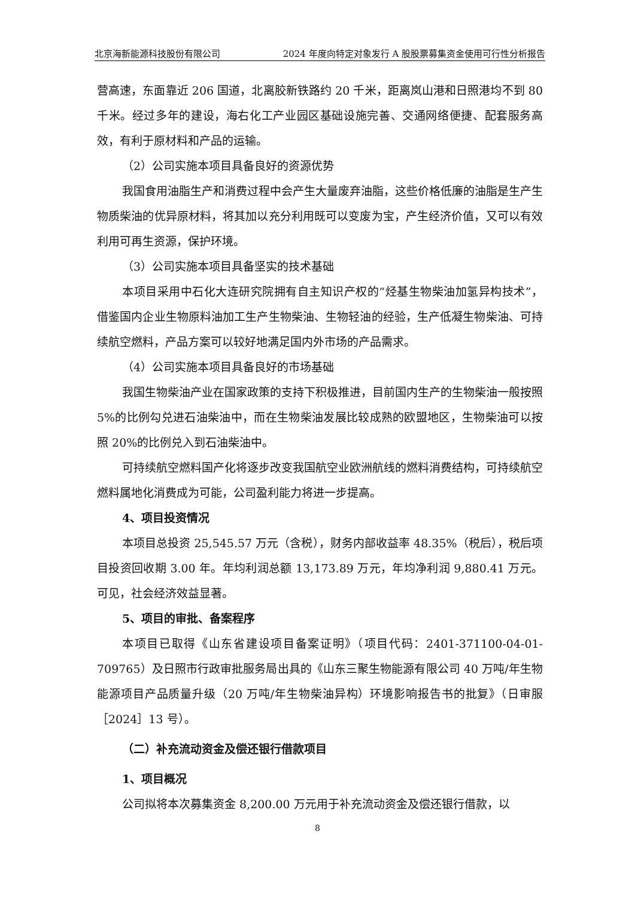北京海新能源科技股份有限公司 2024 年度向特定对象发行 A 股股票募集资金使用可行性分析报告
营高速，东面靠近 206 国道，北离胶新铁路约 20 千米，距离岚山港和日照港均不到 80 千米。经过多年的建设，海右化工产业园区基础设施完善、交通网络便捷、配套服务高效，有利于原材料和产品的运输。
（2）公司实施本项目具备良好的资源优势
我国食用油脂生产和消费过程中会产生大量废弃油脂，这些价格低廉的油脂是生产生物质柴油的优异原材料，将其加以充分利用既可以变废为宝，产生经济价值，又可以有效利用可再生资源，保护环境。
（3）公司实施本项目具备坚实的技术基础
本项目采用中石化大连研究院拥有自主知识产权的“烃基生物柴油加氢异构技术”，借鉴国内企业生物原料油加工生产生物柴油、生物轻油的经验，生产低凝生物柴油、可持续航空燃料，产品方案可以较好地满足国内外市场的产品需求。
（4）公司实施本项目具备良好的市场基础
我国生物柴油产业在国家政策的支持下积极推进，目前国内生产的生物柴油一般按照 5%的比例勾兑进石油柴油中，而在生物柴油发展比较成熟的欧盟地区，生物柴油可以按照 20%的比例兑入到石油柴油中。
可持续航空燃料国产化将逐步改变我国航空业欧洲航线的燃料消费结构，可持续航空燃料属地化消费成为可能，公司盈利能力将进一步提高。
4、项目投资情况
本项目总投资 25,545.57 万元（含税），财务内部收益率 48.35%（税后），税后项目投资回收期 3.00 年。年均利润总额 13,173.89 万元，年均净利润 9,880.41 万元。可见，社会经济效益显著。
5、项目的审批、备案程序
本项目已取得《山东省建设项目备案证明》（项目代码：2401-371100-04-01-709765）及日照市行政审批服务局出具的《山东三聚生物能源有限公司 40 万吨/年生物能源项目产品质量升级（20 万吨/年生物柴油异构）环境影响报告书的批复》（日审服［2024］13 号）。
（二）补充流动资金及偿还银行借款项目
1、项目概况
公司拟将本次募集资金 8,200.00 万元用于补充流动资金及偿还银行借款，以
8